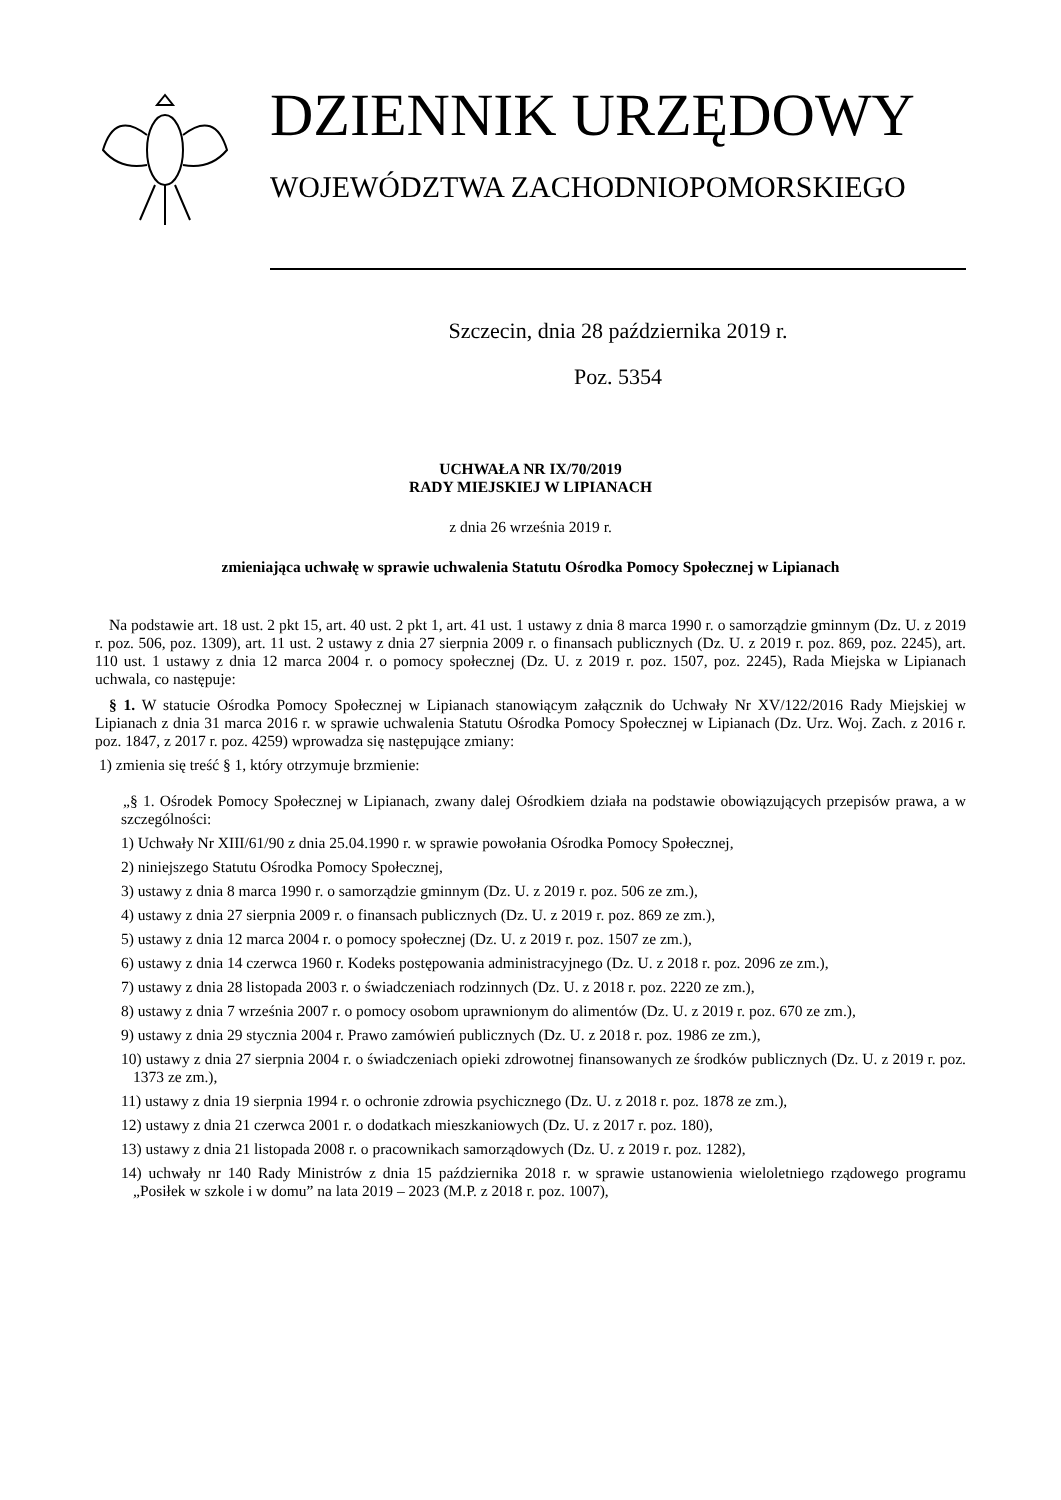DZIENNIK URZĘDOWY
WOJEWÓDZTWA ZACHODNIOPOMORSKIEGO
Szczecin, dnia 28 października 2019 r.
Poz. 5354
UCHWAŁA NR IX/70/2019
RADY MIEJSKIEJ W LIPIANACH
z dnia 26 września 2019 r.
zmieniająca uchwałę w sprawie uchwalenia Statutu Ośrodka Pomocy Społecznej w Lipianach
Na podstawie art. 18 ust. 2 pkt 15, art. 40 ust. 2 pkt 1, art. 41 ust. 1 ustawy z dnia 8 marca 1990 r. o samorządzie gminnym (Dz. U. z 2019 r. poz. 506, poz. 1309), art. 11 ust. 2 ustawy z dnia 27 sierpnia 2009 r. o finansach publicznych (Dz. U. z 2019 r. poz. 869, poz. 2245), art. 110 ust. 1 ustawy z dnia 12 marca 2004 r. o pomocy społecznej (Dz. U. z 2019 r. poz. 1507, poz. 2245), Rada Miejska w Lipianach uchwala, co następuje:
§ 1. W statucie Ośrodka Pomocy Społecznej w Lipianach stanowiącym załącznik do Uchwały Nr XV/122/2016 Rady Miejskiej w Lipianach z dnia 31 marca 2016 r. w sprawie uchwalenia Statutu Ośrodka Pomocy Społecznej w Lipianach (Dz. Urz. Woj. Zach. z 2016 r. poz. 1847, z 2017 r. poz. 4259) wprowadza się następujące zmiany:
1) zmienia się treść § 1, który otrzymuje brzmienie:
„§ 1. Ośrodek Pomocy Społecznej w Lipianach, zwany dalej Ośrodkiem działa na podstawie obowiązujących przepisów prawa, a w szczególności:
1) Uchwały Nr XIII/61/90 z dnia 25.04.1990 r. w sprawie powołania Ośrodka Pomocy Społecznej,
2) niniejszego Statutu Ośrodka Pomocy Społecznej,
3) ustawy z dnia 8 marca 1990 r. o samorządzie gminnym (Dz. U. z 2019 r. poz. 506 ze zm.),
4) ustawy z dnia 27 sierpnia 2009 r. o finansach publicznych (Dz. U. z 2019 r. poz. 869 ze zm.),
5) ustawy z dnia 12 marca 2004 r. o pomocy społecznej (Dz. U. z 2019 r. poz. 1507 ze zm.),
6) ustawy z dnia 14 czerwca 1960 r. Kodeks postępowania administracyjnego (Dz. U. z 2018 r. poz. 2096 ze zm.),
7) ustawy z dnia 28 listopada 2003 r. o świadczeniach rodzinnych (Dz. U. z 2018 r. poz. 2220 ze zm.),
8) ustawy z dnia 7 września 2007 r. o pomocy osobom uprawnionym do alimentów (Dz. U. z 2019 r. poz. 670 ze zm.),
9) ustawy z dnia 29 stycznia 2004 r. Prawo zamówień publicznych (Dz. U. z 2018 r. poz. 1986 ze zm.),
10) ustawy z dnia 27 sierpnia 2004 r. o świadczeniach opieki zdrowotnej finansowanych ze środków publicznych (Dz. U. z 2019 r. poz. 1373 ze zm.),
11) ustawy z dnia 19 sierpnia 1994 r. o ochronie zdrowia psychicznego (Dz. U. z 2018 r. poz. 1878 ze zm.),
12) ustawy z dnia 21 czerwca 2001 r. o dodatkach mieszkaniowych (Dz. U. z 2017 r. poz. 180),
13) ustawy z dnia 21 listopada 2008 r. o pracownikach samorządowych (Dz. U. z 2019 r. poz. 1282),
14) uchwały nr 140 Rady Ministrów z dnia 15 października 2018 r. w sprawie ustanowienia wieloletniego rządowego programu „Posiłek w szkole i w domu” na lata 2019 – 2023 (M.P. z 2018 r. poz. 1007),